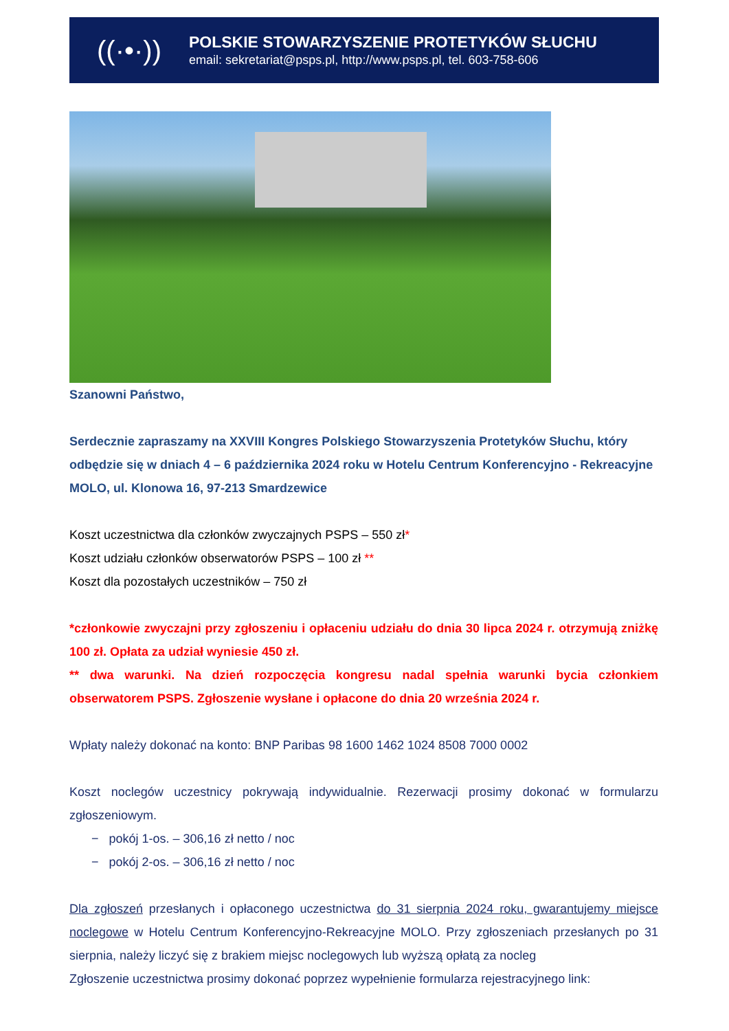((·•·))
POLSKIE STOWARZYSZENIE PROTETYKÓW SŁUCHU
email: sekretariat@psps.pl, http://www.psps.pl, tel. 603-758-606
Szanowni Państwo,
Serdecznie zapraszamy na XXVIII Kongres Polskiego Stowarzyszenia Protetyków Słuchu, który odbędzie się w dniach 4 – 6 października 2024 roku w Hotelu Centrum Konferencyjno - Rekreacyjne MOLO, ul. Klonowa 16, 97-213 Smardzewice
Koszt uczestnictwa dla członków zwyczajnych PSPS – 550 zł*
Koszt udziału członków obserwatorów PSPS – 100 zł **
Koszt dla pozostałych uczestników – 750 zł
*członkowie zwyczajni przy zgłoszeniu i opłaceniu udziału do dnia 30 lipca 2024 r. otrzymują zniżkę 100 zł. Opłata za udział wyniesie 450 zł.
** dwa warunki. Na dzień rozpoczęcia kongresu nadal spełnia warunki bycia członkiem obserwatorem PSPS. Zgłoszenie wysłane i opłacone do dnia 20 września 2024 r.
Wpłaty należy dokonać na konto: BNP Paribas 98 1600 1462 1024 8508 7000 0002
Koszt noclegów uczestnicy pokrywają indywidualnie. Rezerwacji prosimy dokonać w formularzu zgłoszeniowym.
− pokój 1-os. – 306,16 zł netto / noc
− pokój 2-os. – 306,16 zł netto / noc
Dla zgłoszeń przesłanych i opłaconego uczestnictwa do 31 sierpnia 2024 roku, gwarantujemy miejsce noclegowe w Hotelu Centrum Konferencyjno-Rekreacyjne MOLO. Przy zgłoszeniach przesłanych po 31 sierpnia, należy liczyć się z brakiem miejsc noclegowych lub wyższą opłatą za nocleg
Zgłoszenie uczestnictwa prosimy dokonać poprzez wypełnienie formularza rejestracyjnego link: